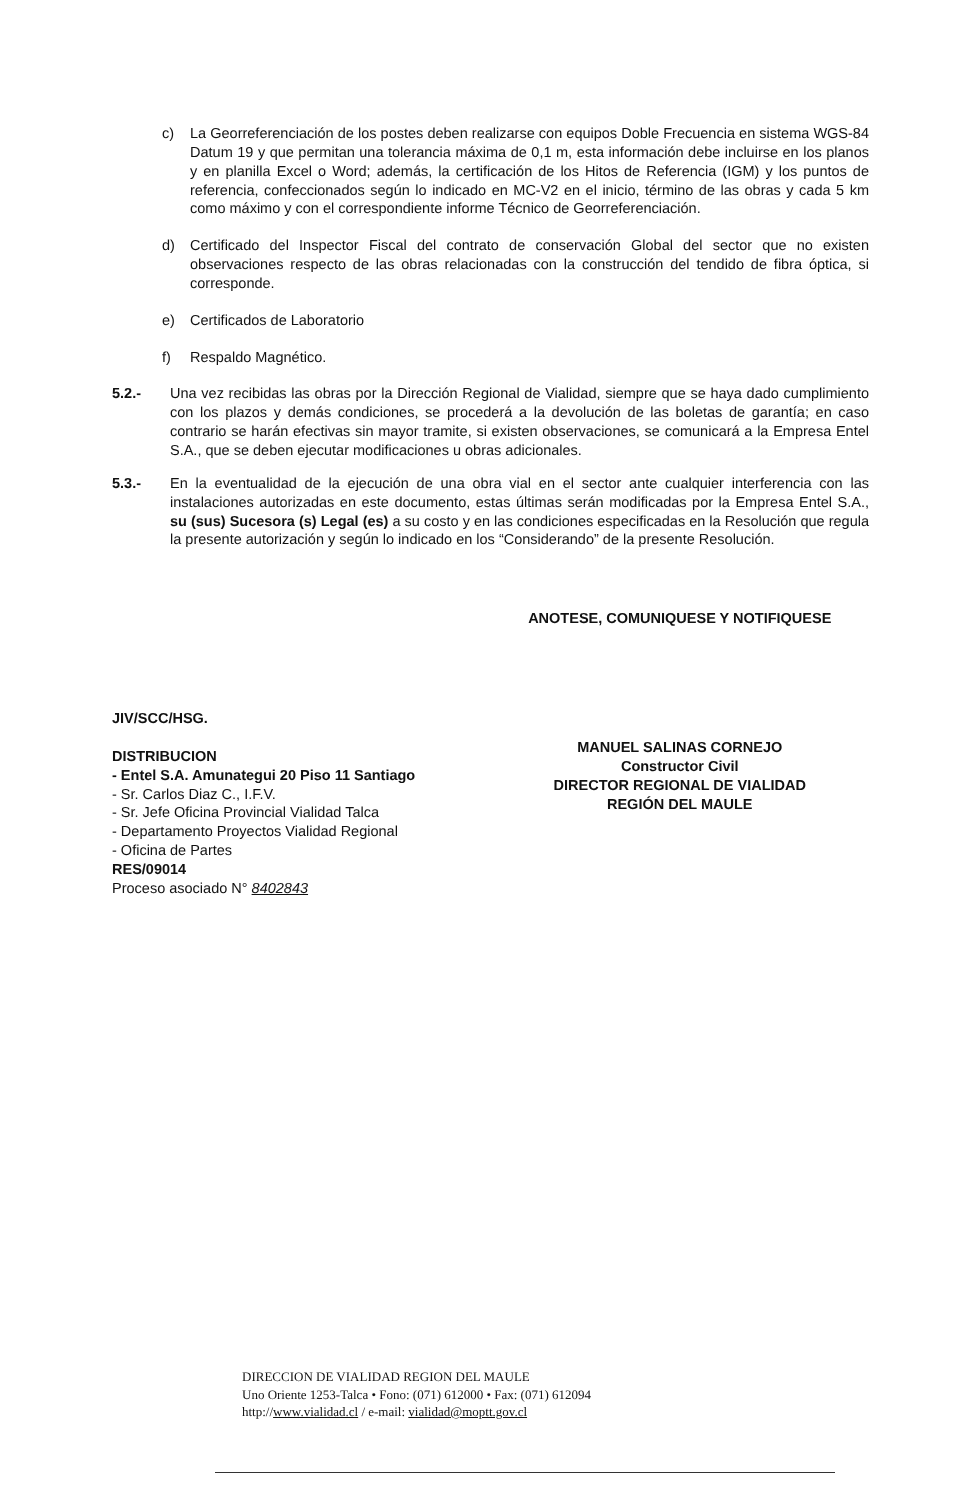c) La Georreferenciación de los postes deben realizarse con equipos Doble Frecuencia en sistema WGS-84 Datum 19 y que permitan una tolerancia máxima de 0,1 m, esta información debe incluirse en los planos y en planilla Excel o Word; además, la certificación de los Hitos de Referencia (IGM) y los puntos de referencia, confeccionados según lo indicado en MC-V2 en el inicio, término de las obras y cada 5 km como máximo y con el correspondiente informe Técnico de Georreferenciación.
d) Certificado del Inspector Fiscal del contrato de conservación Global del sector que no existen observaciones respecto de las obras relacionadas con la construcción del tendido de fibra óptica, si corresponde.
e) Certificados de Laboratorio
f) Respaldo Magnético.
5.2.- Una vez recibidas las obras por la Dirección Regional de Vialidad, siempre que se haya dado cumplimiento con los plazos y demás condiciones, se procederá a la devolución de las boletas de garantía; en caso contrario se harán efectivas sin mayor tramite, si existen observaciones, se comunicará a la Empresa Entel S.A., que se deben ejecutar modificaciones u obras adicionales.
5.3.- En la eventualidad de la ejecución de una obra vial en el sector ante cualquier interferencia con las instalaciones autorizadas en este documento, estas últimas serán modificadas por la Empresa Entel S.A., su (sus) Sucesora (s) Legal (es) a su costo y en las condiciones especificadas en la Resolución que regula la presente autorización y según lo indicado en los “Considerando” de la presente Resolución.
JIV/SCC/HSG.
DISTRIBUCION
- Entel S.A. Amunategui 20 Piso 11 Santiago
- Sr. Carlos Diaz C., I.F.V.
- Sr. Jefe Oficina Provincial Vialidad Talca
- Departamento Proyectos Vialidad Regional
- Oficina de Partes
RES/09014
Proceso asociado N° 8402843
ANOTESE, COMUNIQUESE Y NOTIFIQUESE
MANUEL SALINAS CORNEJO
Constructor Civil
DIRECTOR REGIONAL DE VIALIDAD
REGIÓN DEL MAULE
DIRECCION DE VIALIDAD REGION DEL MAULE
Uno Oriente 1253-Talca • Fono: (071) 612000 • Fax: (071) 612094
http://www.vialidad.cl / e-mail: vialidad@moptt.gov.cl